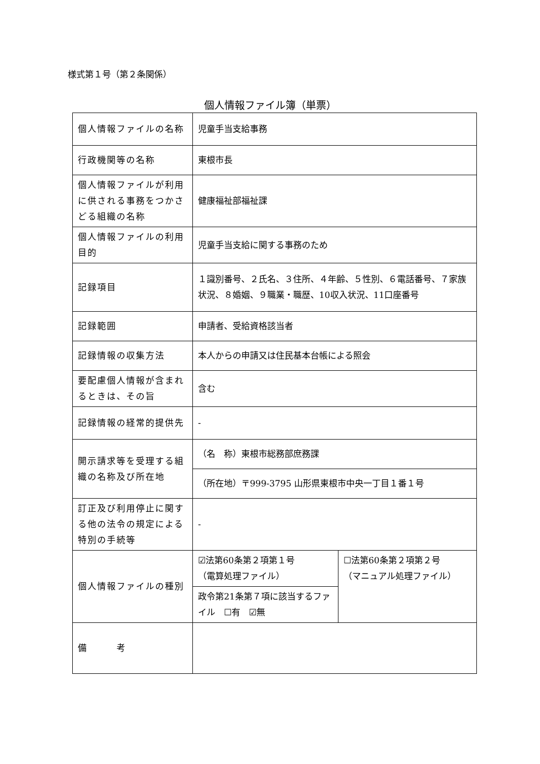様式第１号（第２条関係）
個人情報ファイル簿（単票）
| 個人情報ファイルの名称 | 児童手当支給事務 | |
| 行政機関等の名称 | 東根市長 | |
| 個人情報ファイルが利用に供される事務をつかさどる組織の名称 | 健康福祉部福祉課 | |
| 個人情報ファイルの利用目的 | 児童手当支給に関する事務のため | |
| 記録項目 | １識別番号、２氏名、３住所、４年齢、５性別、６電話番号、７家族状況、８婚姻、９職業・職歴、10収入状況、11口座番号 | |
| 記録範囲 | 申請者、受給資格該当者 | |
| 記録情報の収集方法 | 本人からの申請又は住民基本台帳による照会 | |
| 要配慮個人情報が含まれるときは、その旨 | 含む | |
| 記録情報の経常的提供先 | - | |
| 開示請求等を受理する組織の名称及び所在地 | （名 称）東根市総務部庶務課 | |
| | （所在地）〒999-3795 山形県東根市中央一丁目１番１号 | |
| 訂正及び利用停止に関する他の法令の規定による特別の手続等 | - | |
| 個人情報ファイルの種別 | ☑法第60条第２項第１号 （電算処理ファイル） | ☐法第60条第２項第２号 （マニュアル処理ファイル） |
| | 政令第21条第７項に該当するファイル ☐有 ☑無 | |
| 備 考 | | |